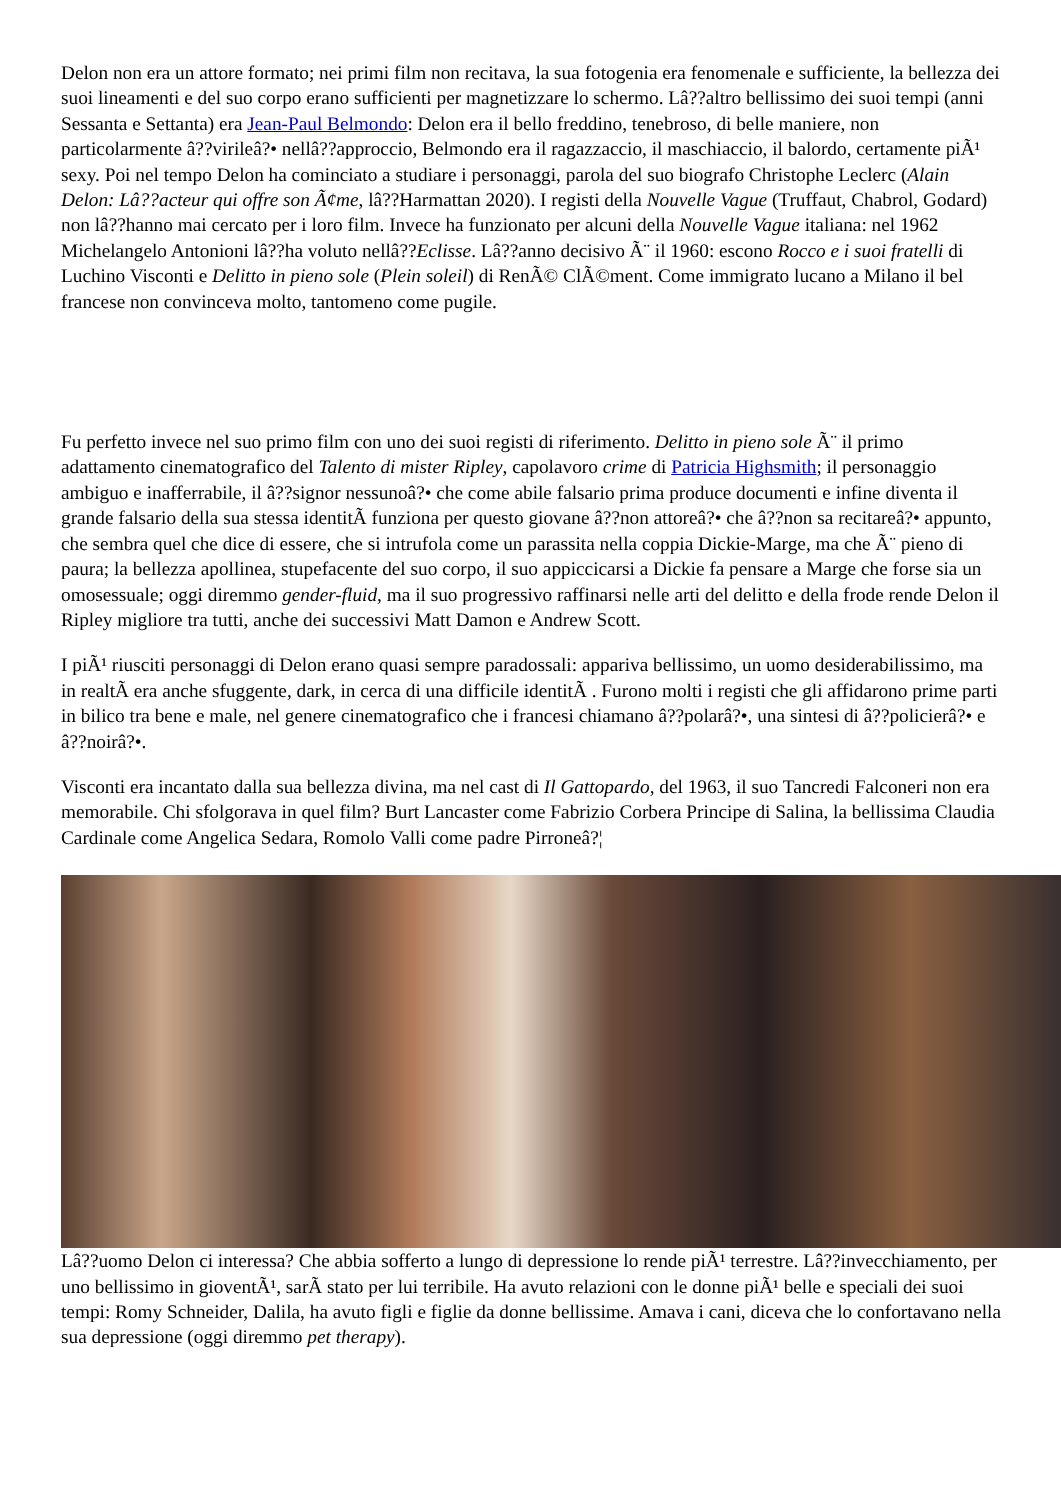Delon non era un attore formato; nei primi film non recitava, la sua fotogenia era fenomenale e sufficiente, la bellezza dei suoi lineamenti e del suo corpo erano sufficienti per magnetizzare lo schermo. Lâ??altro bellissimo dei suoi tempi (anni Sessanta e Settanta) era Jean-Paul Belmondo: Delon era il bello freddino, tenebroso, di belle maniere, non particolarmente â??virileâ?• nellâ??approccio, Belmondo era il ragazzaccio, il maschiaccio, il balordo, certamente piÃ¹ sexy. Poi nel tempo Delon ha cominciato a studiare i personaggi, parola del suo biografo Christophe Leclerc (Alain Delon: Lâ??acteur qui offre son Ã¢me, lâ??Harmattan 2020). I registi della Nouvelle Vague (Truffaut, Chabrol, Godard) non lâ??hanno mai cercato per i loro film. Invece ha funzionato per alcuni della Nouvelle Vague italiana: nel 1962 Michelangelo Antonioni lâ??ha voluto nellâ??Eclisse. Lâ??anno decisivo Ã¨ il 1960: escono Rocco e i suoi fratelli di Luchino Visconti e Delitto in pieno sole (Plein soleil) di RenÃ© ClÃ©ment. Come immigrato lucano a Milano il bel francese non convinceva molto, tantomeno come pugile.
Fu perfetto invece nel suo primo film con uno dei suoi registi di riferimento. Delitto in pieno sole Ã¨ il primo adattamento cinematografico del Talento di mister Ripley, capolavoro crime di Patricia Highsmith; il personaggio ambiguo e inafferrabile, il â??signor nessunoâ?• che come abile falsario prima produce documenti e infine diventa il grande falsario della sua stessa identitÃ funziona per questo giovane â??non attoreâ?• che â??non sa recitareâ?• appunto, che sembra quel che dice di essere, che si intrufola come un parassita nella coppia Dickie-Marge, ma che Ã¨ pieno di paura; la bellezza apollinea, stupefacente del suo corpo, il suo appiccicarsi a Dickie fa pensare a Marge che forse sia un omosessuale; oggi diremmo gender-fluid, ma il suo progressivo raffinarsi nelle arti del delitto e della frode rende Delon il Ripley migliore tra tutti, anche dei successivi Matt Damon e Andrew Scott.
I piÃ¹ riusciti personaggi di Delon erano quasi sempre paradossali: appariva bellissimo, un uomo desiderabilissimo, ma in realtÃ era anche sfuggente, dark, in cerca di una difficile identitÃ . Furono molti i registi che gli affidarono prime parti in bilico tra bene e male, nel genere cinematografico che i francesi chiamano â??polarâ?•, una sintesi di â??policierâ?• e â??noirâ?•.
Visconti era incantato dalla sua bellezza divina, ma nel cast di Il Gattopardo, del 1963, il suo Tancredi Falconeri non era memorabile. Chi sfolgorava in quel film? Burt Lancaster come Fabrizio Corbera Principe di Salina, la bellissima Claudia Cardinale come Angelica Sedara, Romolo Valli come padre Pirroneâ?¦
Lâ??uomo Delon ci interessa? Che abbia sofferto a lungo di depressione lo rende piÃ¹ terrestre. Lâ??invecchiamento, per uno bellissimo in gioventÃ¹, sarÃ stato per lui terribile. Ha avuto relazioni con le donne piÃ¹ belle e speciali dei suoi tempi: Romy Schneider, Dalila, ha avuto figli e figlie da donne bellissime. Amava i cani, diceva che lo confortavano nella sua depressione (oggi diremmo pet therapy).